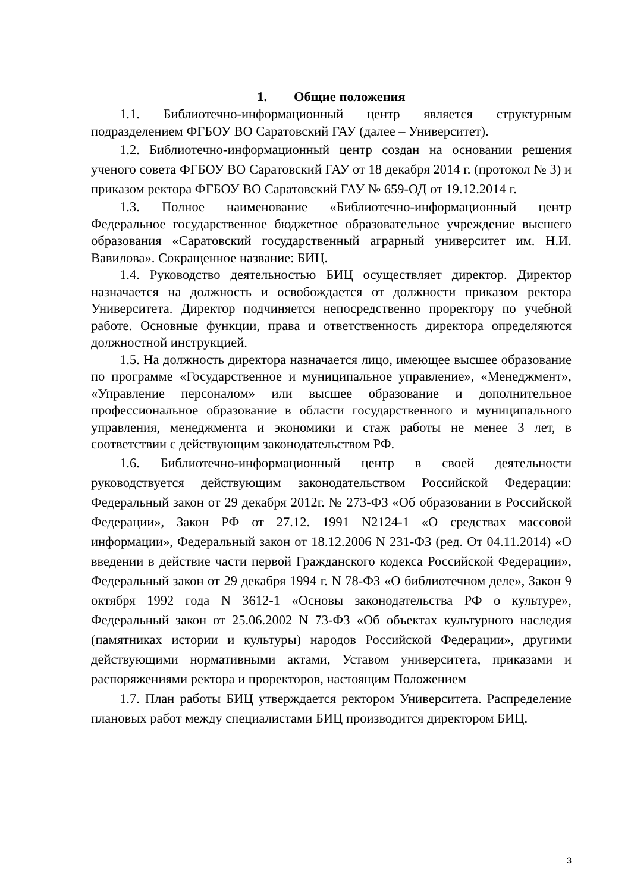1. Общие положения
1.1. Библиотечно-информационный центр является структурным подразделением ФГБОУ ВО Саратовский ГАУ (далее – Университет).
1.2. Библиотечно-информационный центр создан на основании решения ученого совета ФГБОУ ВО Саратовский ГАУ от 18 декабря 2014 г. (протокол № 3) и приказом ректора ФГБОУ ВО Саратовский ГАУ № 659-ОД от 19.12.2014 г.
1.3. Полное наименование «Библиотечно-информационный центр Федеральное государственное бюджетное образовательное учреждение высшего образования «Саратовский государственный аграрный университет им. Н.И. Вавилова». Сокращенное название: БИЦ.
1.4. Руководство деятельностью БИЦ осуществляет директор. Директор назначается на должность и освобождается от должности приказом ректора Университета. Директор подчиняется непосредственно проректору по учебной работе. Основные функции, права и ответственность директора определяются должностной инструкцией.
1.5. На должность директора назначается лицо, имеющее высшее образование по программе «Государственное и муниципальное управление», «Менеджмент», «Управление персоналом» или высшее образование и дополнительное профессиональное образование в области государственного и муниципального управления, менеджмента и экономики и стаж работы не менее 3 лет, в соответствии с действующим законодательством РФ.
1.6. Библиотечно-информационный центр в своей деятельности руководствуется действующим законодательством Российской Федерации: Федеральный закон от 29 декабря 2012г. № 273-ФЗ «Об образовании в Российской Федерации», Закон РФ от 27.12. 1991 N2124-1 «О средствах массовой информации», Федеральный закон от 18.12.2006 N 231-ФЗ (ред. От 04.11.2014) «О введении в действие части первой Гражданского кодекса Российской Федерации», Федеральный закон от 29 декабря 1994 г. N 78-ФЗ «О библиотечном деле», Закон 9 октября 1992 года N 3612-1 «Основы законодательства РФ о культуре», Федеральный закон от 25.06.2002 N 73-ФЗ «Об объектах культурного наследия (памятниках истории и культуры) народов Российской Федерации», другими действующими нормативными актами, Уставом университета, приказами и распоряжениями ректора и проректоров, настоящим Положением
1.7. План работы БИЦ утверждается ректором Университета. Распределение плановых работ между специалистами БИЦ производится директором БИЦ.
3